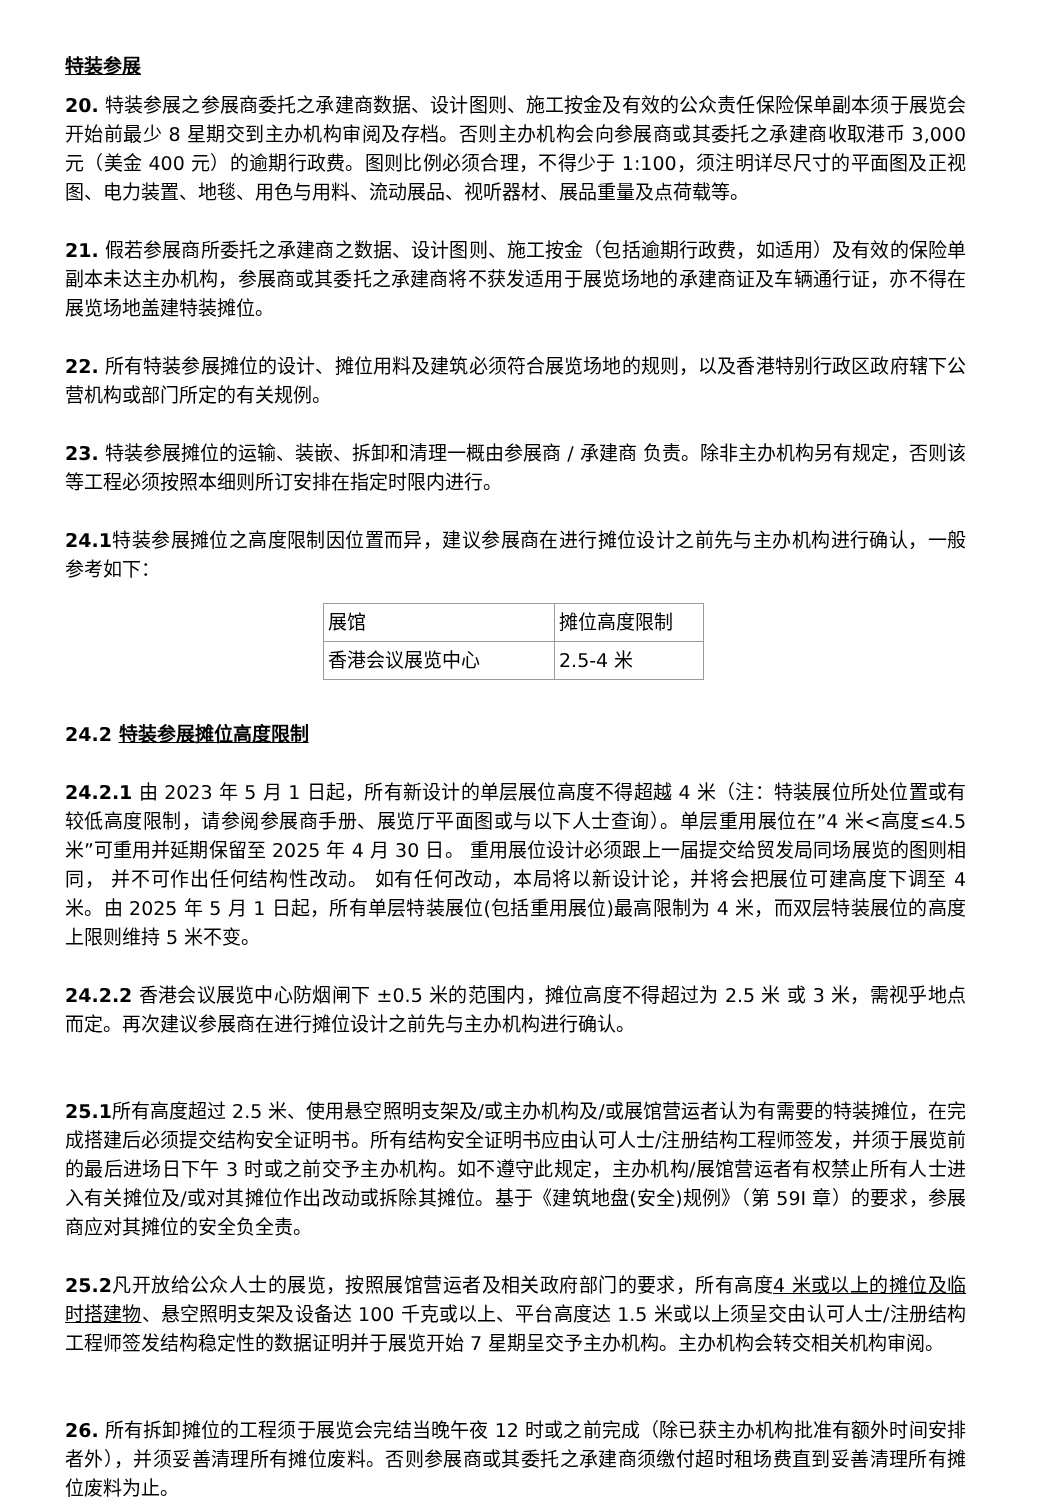特装参展
20. 特装参展之参展商委托之承建商数据、设计图则、施工按金及有效的公众责任保险保单副本须于展览会开始前最少 8 星期交到主办机构审阅及存档。否则主办机构会向参展商或其委托之承建商收取港币 3,000 元（美金 400 元）的逾期行政费。图则比例必须合理，不得少于 1:100，须注明详尽尺寸的平面图及正视图、电力装置、地毯、用色与用料、流动展品、视听器材、展品重量及点荷载等。
21. 假若参展商所委托之承建商之数据、设计图则、施工按金（包括逾期行政费，如适用）及有效的保险单副本未达主办机构，参展商或其委托之承建商将不获发适用于展览场地的承建商证及车辆通行证，亦不得在展览场地盖建特装摊位。
22. 所有特装参展摊位的设计、摊位用料及建筑必须符合展览场地的规则，以及香港特别行政区政府辖下公营机构或部门所定的有关规例。
23. 特装参展摊位的运输、装嵌、拆卸和清理一概由参展商 / 承建商 负责。除非主办机构另有规定，否则该等工程必须按照本细则所订安排在指定时限内进行。
24.1特装参展摊位之高度限制因位置而异，建议参展商在进行摊位设计之前先与主办机构进行确认，一般参考如下：
| 展馆 | 摊位高度限制 |
| 香港会议展览中心 | 2.5-4 米 |
24.2 特装参展摊位高度限制
24.2.1 由 2023 年 5 月 1 日起，所有新设计的单层展位高度不得超越 4 米（注：特装展位所处位置或有较低高度限制，请参阅参展商手册、展览厅平面图或与以下人士查询）。单层重用展位在”4 米<高度≤4.5 米”可重用并延期保留至 2025 年 4 月 30 日。 重用展位设计必须跟上一届提交给贸发局同场展览的图则相同， 并不可作出任何结构性改动。 如有任何改动，本局将以新设计论，并将会把展位可建高度下调至 4 米。由 2025 年 5 月 1 日起，所有单层特装展位(包括重用展位)最高限制为 4 米，而双层特装展位的高度上限则维持 5 米不变。
24.2.2 香港会议展览中心防烟闸下 ±0.5 米的范围内，摊位高度不得超过为 2.5 米 或 3 米，需视乎地点而定。再次建议参展商在进行摊位设计之前先与主办机构进行确认。
25.1所有高度超过 2.5 米、使用悬空照明支架及/或主办机构及/或展馆营运者认为有需要的特装摊位，在完成搭建后必须提交结构安全证明书。所有结构安全证明书应由认可人士/注册结构工程师签发，并须于展览前的最后进场日下午 3 时或之前交予主办机构。如不遵守此规定，主办机构/展馆营运者有权禁止所有人士进入有关摊位及/或对其摊位作出改动或拆除其摊位。基于《建筑地盘(安全)规例》（第 59I 章）的要求，参展商应对其摊位的安全负全责。
25.2凡开放给公众人士的展览，按照展馆营运者及相关政府部门的要求，所有高度4 米或以上的摊位及临时搭建物、悬空照明支架及设备达 100 千克或以上、平台高度达 1.5 米或以上须呈交由认可人士/注册结构工程师签发结构稳定性的数据证明并于展览开始 7 星期呈交予主办机构。主办机构会转交相关机构审阅。
26. 所有拆卸摊位的工程须于展览会完结当晚午夜 12 时或之前完成（除已获主办机构批准有额外时间安排者外），并须妥善清理所有摊位废料。否则参展商或其委托之承建商须缴付超时租场费直到妥善清理所有摊位废料为止。